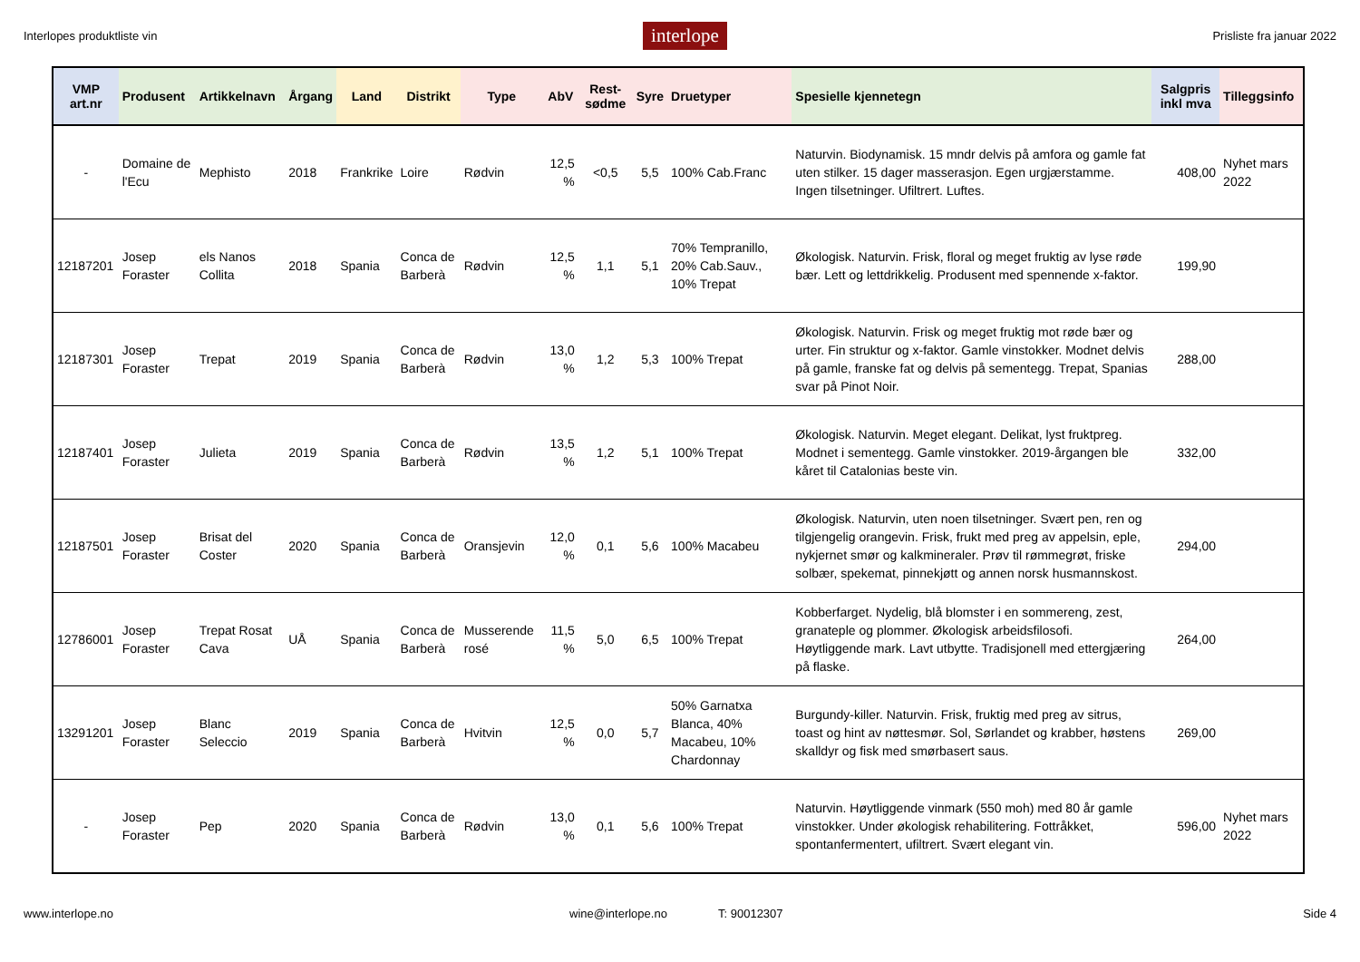Interlopes produktliste vin interlope Prisliste fra januar 2022
| VMP art.nr | Produsent | Artikkelnavn | Årgang | Land | Distrikt | Type | AbV | Rest-sødme | Syre | Druetyper | Spesielle kjennetegn | Salgpris inkl mva | Tilleggsinfo |
| --- | --- | --- | --- | --- | --- | --- | --- | --- | --- | --- | --- | --- | --- |
| - | Domaine de l'Ecu | Mephisto | 2018 | Frankrike | Loire | Rødvin | 12,5 % | <0,5 | 5,5 | 100% Cab.Franc | Naturvin. Biodynamisk. 15 mndr delvis på amfora og gamle fat uten stilker. 15 dager masserasjon. Egen urgjærstamme. Ingen tilsetninger. Ufiltrert. Luftes. | 408,00 | Nyhet mars 2022 |
| 12187201 | Josep Foraster | els Nanos Collita | 2018 | Spania | Conca de Barberà | Rødvin | 12,5 % | 1,1 | 5,1 | 70% Tempranillo, 20% Cab.Sauv., 10% Trepat | Økologisk. Naturvin. Frisk, floral og meget fruktig av lyse røde bær. Lett og lettdrikkelig. Produsent med spennende x-faktor. | 199,90 | |
| 12187301 | Josep Foraster | Trepat | 2019 | Spania | Conca de Barberà | Rødvin | 13,0 % | 1,2 | 5,3 | 100% Trepat | Økologisk. Naturvin. Frisk og meget fruktig mot røde bær og urter. Fin struktur og x-faktor. Gamle vinstokker. Modnet delvis på gamle, franske fat og delvis på sementegg. Trepat, Spanias svar på Pinot Noir. | 288,00 | |
| 12187401 | Josep Foraster | Julieta | 2019 | Spania | Conca de Barberà | Rødvin | 13,5 % | 1,2 | 5,1 | 100% Trepat | Økologisk. Naturvin. Meget elegant. Delikat, lyst fruktpreg. Modnet i sementegg. Gamle vinstokker. 2019-årgangen ble kåret til Catalonias beste vin. | 332,00 | |
| 12187501 | Josep Foraster | Brisat del Coster | 2020 | Spania | Conca de Barberà | Oransjevin | 12,0 % | 0,1 | 5,6 | 100% Macabeu | Økologisk. Naturvin, uten noen tilsetninger. Svært pen, ren og tilgjengelig orangevin. Frisk, frukt med preg av appelsin, eple, nykjernet smør og kalkmineraler. Prøv til rømmegrøt, friske solbær, spekemat, pinnekjøtt og annen norsk husmannskost. | 294,00 | |
| 12786001 | Josep Foraster | Trepat Rosat Cava | UÅ | Spania | Conca de Barberà | Musserende rosé | 11,5 % | 5,0 | 6,5 | 100% Trepat | Kobberfarget. Nydelig, blå blomster i en sommereng, zest, granateple og plommer. Økologisk arbeidsfilosofi. Høytliggende mark. Lavt utbytte. Tradisjonell med ettergjæring på flaske. | 264,00 | |
| 13291201 | Josep Foraster | Blanc Seleccio | 2019 | Spania | Conca de Barberà | Hvitvin | 12,5 % | 0,0 | 5,7 | 50% Garnatxa Blanca, 40% Macabeu, 10% Chardonnay | Burgundy-killer. Naturvin. Frisk, fruktig med preg av sitrus, toast og hint av nøttesmør. Sol, Sørlandet og krabber, høstens skalldyr og fisk med smørbasert saus. | 269,00 | |
| - | Josep Foraster | Pep | 2020 | Spania | Conca de Barberà | Rødvin | 13,0 % | 0,1 | 5,6 | 100% Trepat | Naturvin. Høytliggende vinmark (550 moh) med 80 år gamle vinstokker. Under økologisk rehabilitering. Fottråkket, spontanfermentert, ufiltrert. Svært elegant vin. | 596,00 | Nyhet mars 2022 |
www.interlope.no wine@interlope.no T: 90012307 Side 4